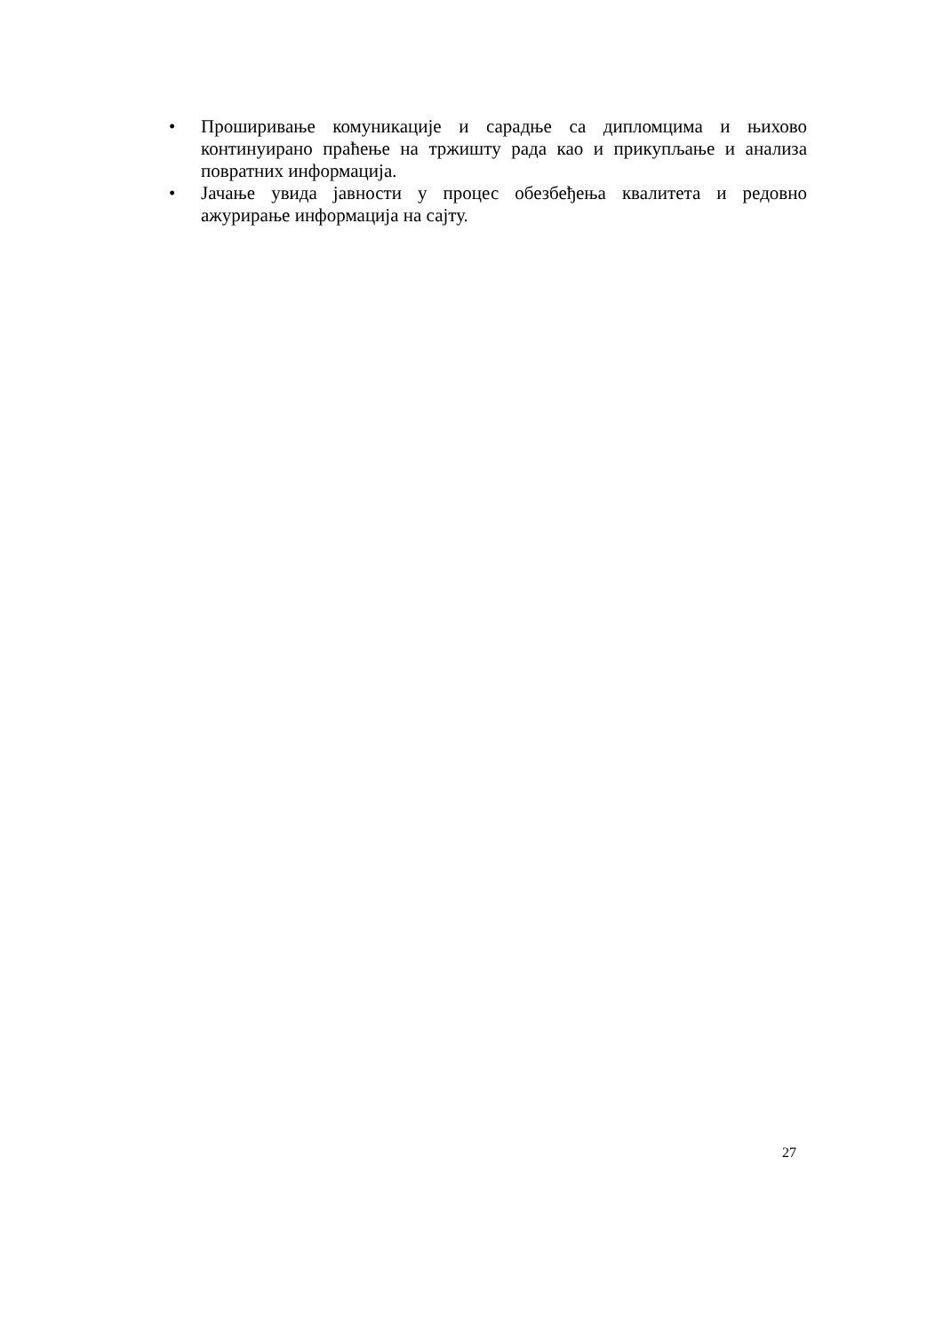• Проширивање комуникације и сарадње са дипломцима и њихово континуирано праћење на тржишту рада као и прикупљање и анализа повратних информација.
• Јачање увида јавности у процес обезбеђења квалитета и редовно ажурирање информација на сајту.
27